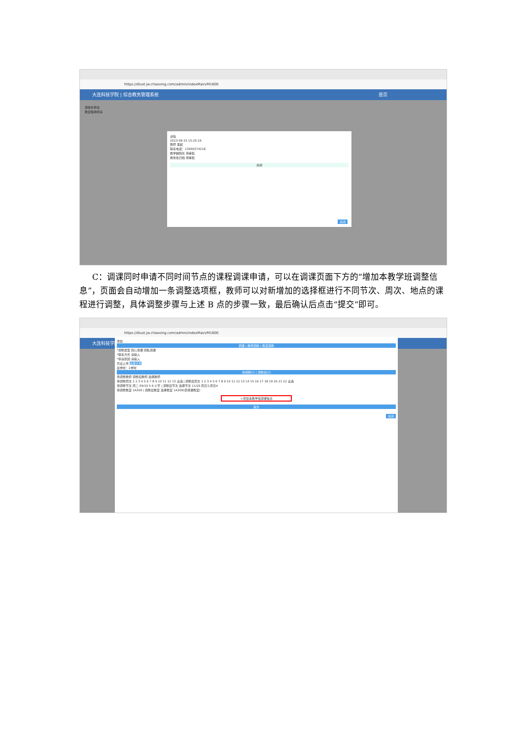https://dlust.jw.chaoxing.com/admin/indexMain/M1600
大连科技学院 | 综合教务管理系统 首页
调停补申请
教室借用申请
详情
2023-09-15 15:25:16
教师 发起
联系电话：13900374218
教学副院长 待审批
教务处归档 待审批
关闭
关闭
C：调课同时申请不同时间节点的课程调课申请，可以在调课页面下方的“增加本教学班调整信息”，页面会自动增加一条调整选项框，教师可以对新增加的选择框进行不同节次、周次、地点的课程进行调整，具体调整步骤与上述 B 点的步骤一致，最后确认后点击“提交”即可。
https://dlust.jw.chaoxing.com/admin/indexMain/M1600
大连科技学院
添加
调课 | 教师调换 | 教室调换
*调整类型 因公调课 因私调课
*联系方式 请输入
*申请原因 请输入
凭证上传 选择文件
总学时：2学时
待调整(2) | 调整后(2)
待调整教师 调整后教师 选择教师
待调整周次 1 2 3 4 5 6 7 8 9 10 11 12 13 全选 | 调整后周次 1 2 3 4 5 6 7 8 9 10 11 12 13 14 15 16 17 18 19 20 21 22 全选
待调整节次 周二 09/19 5 6 小节 | 调整后节次 选择节次 11/26 周日3,周日4
待调整教室 1A309 | 调整后教室 选择教室 1A309(原排课教室)
+增加本教学班调课信息
提交
关闭